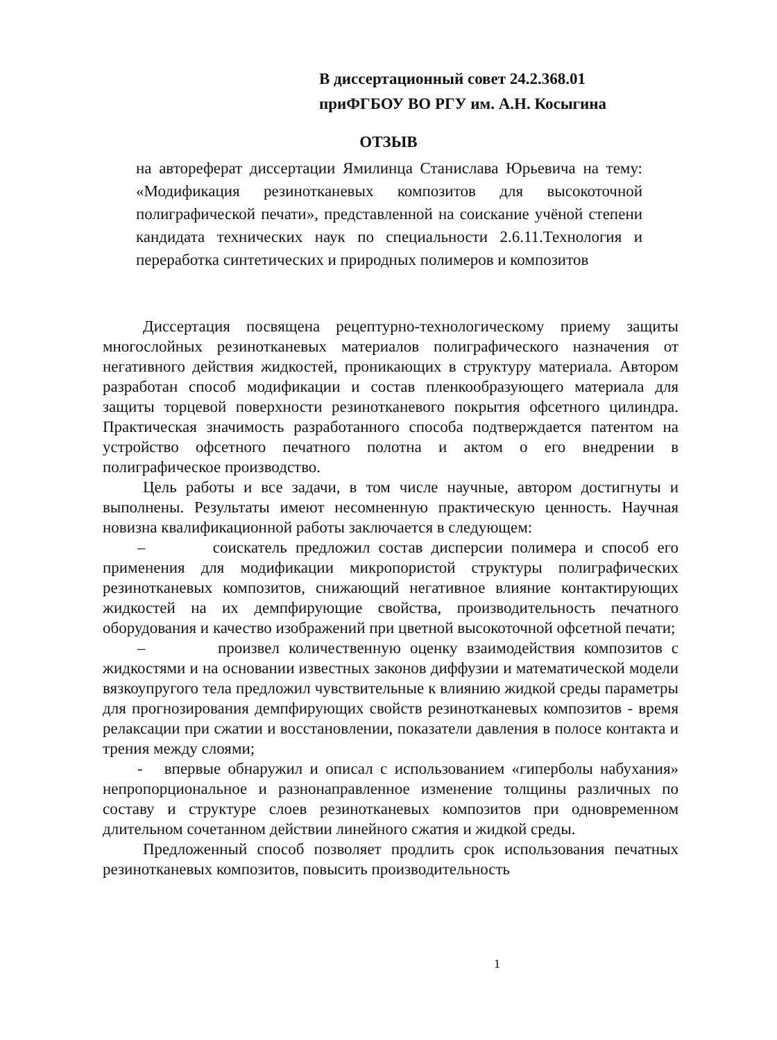В диссертационный совет 24.2.368.01
приФГБОУ ВО РГУ им. А.Н. Косыгина
ОТЗЫВ
на автореферат диссертации Ямилинца Станислава Юрьевича на тему: «Модификация резинотканевых композитов для высокоточной полиграфической печати», представленной на соискание учёной степени кандидата технических наук по специальности 2.6.11.Технология и переработка синтетических и природных полимеров и композитов
Диссертация посвящена рецептурно-технологическому приему защиты многослойных резинотканевых материалов полиграфического назначения от негативного действия жидкостей, проникающих в структуру материала. Автором разработан способ модификации и состав пленкообразующего материала для защиты торцевой поверхности резинотканевого покрытия офсетного цилиндра. Практическая значимость разработанного способа подтверждается патентом на устройство офсетного печатного полотна и актом о его внедрении в полиграфическое производство.
Цель работы и все задачи, в том числе научные, автором достигнуты и выполнены. Результаты имеют несомненную практическую ценность. Научная новизна квалификационной работы заключается в следующем:
– соискатель предложил состав дисперсии полимера и способ его применения для модификации микропористой структуры полиграфических резинотканевых композитов, снижающий негативное влияние контактирующих жидкостей на их демпфирующие свойства, производительность печатного оборудования и качество изображений при цветной высокоточной офсетной печати;
– произвел количественную оценку взаимодействия композитов с жидкостями и на основании известных законов диффузии и математической модели вязкоупругого тела предложил чувствительные к влиянию жидкой среды параметры для прогнозирования демпфирующих свойств резинотканевых композитов - время релаксации при сжатии и восстановлении, показатели давления в полосе контакта и трения между слоями;
- впервые обнаружил и описал с использованием «гиперболы набухания» непропорциональное и разнонаправленное изменение толщины различных по составу и структуре слоев резинотканевых композитов при одновременном длительном сочетанном действии линейного сжатия и жидкой среды.
Предложенный способ позволяет продлить срок использования печатных резинотканевых композитов, повысить производительность
1